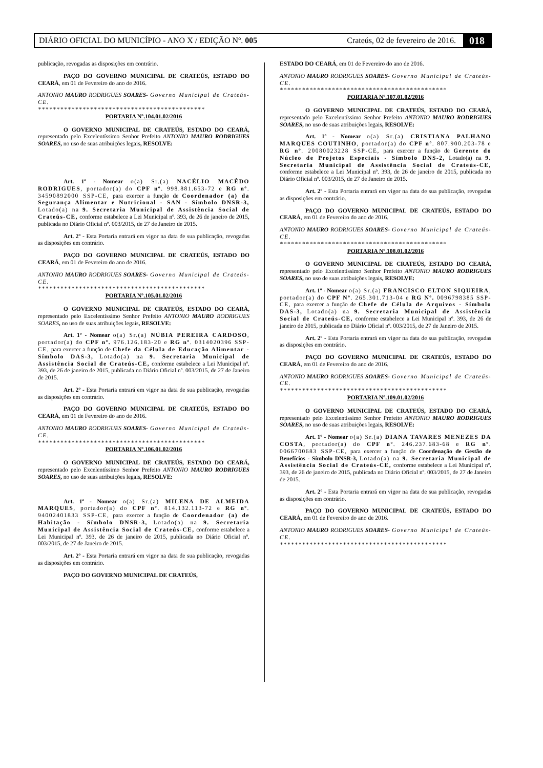DIÁRIO OFICIAL DO MUNICÍPIO - ANO X / EDIÇÃO Nº. 005 Crateús, 02 de fevereiro de 2016. 018
publicação, revogadas as disposições em contrário.
PAÇO DO GOVERNO MUNICIPAL DE CRATEÚS, ESTADO DO CEARÁ, em 01 de Fevereiro do ano de 2016.
ANTONIO MAURO RODRIGUES SOARES- Governo Municipal de Crateús-CE.
*********************************************
PORTARIA Nº.104.01.02/2016
O GOVERNO MUNICIPAL DE CRATEÚS, ESTADO DO CEARÁ, representado pelo Excelentíssimo Senhor Prefeito ANTONIO MAURO RODRIGUES SOARES, no uso de suas atribuições legais, RESOLVE:
Art. 1º - Nomear o(a) Sr.(a) NACÉLIO MACÊDO RODRIGUES, portador(a) do CPF nº. 998.881.653-72 e RG nº. 34590892000 SSP-CE, para exercer a função de Coordenador (a) da Segurança Alimentar e Nutricional - SAN - Símbolo DNSR-3, Lotado(a) na 9. Secretaria Municipal de Assistência Social de Crateús-CE, conforme estabelece a Lei Municipal nº. 393, de 26 de janeiro de 2015, publicada no Diário Oficial nº. 003/2015, de 27 de Janeiro de 2015.
Art. 2º - Esta Portaria entrará em vigor na data de sua publicação, revogadas as disposições em contrário.
PAÇO DO GOVERNO MUNICIPAL DE CRATEÚS, ESTADO DO CEARÁ, em 01 de Fevereiro do ano de 2016.
ANTONIO MAURO RODRIGUES SOARES- Governo Municipal de Crateús-CE.
*********************************************
PORTARIA Nº.105.01.02/2016
O GOVERNO MUNICIPAL DE CRATEÚS, ESTADO DO CEARÁ, representado pelo Excelentíssimo Senhor Prefeito ANTONIO MAURO RODRIGUES SOARES, no uso de suas atribuições legais, RESOLVE:
Art. 1º - Nomear o(a) Sr.(a) NÚBIA PEREIRA CARDOSO, portador(a) do CPF nº. 976.126.183-20 e RG nº. 0314020396 SSP-CE, para exercer a função de Chefe da Célula de Educação Alimentar - Símbolo DAS-3, Lotado(a) na 9. Secretaria Municipal de Assistência Social de Crateús-CE, conforme estabelece a Lei Municipal nº. 393, de 26 de janeiro de 2015, publicada no Diário Oficial nº. 003/2015, de 27 de Janeiro de 2015.
Art. 2º - Esta Portaria entrará em vigor na data de sua publicação, revogadas as disposições em contrário.
PAÇO DO GOVERNO MUNICIPAL DE CRATEÚS, ESTADO DO CEARÁ, em 01 de Fevereiro do ano de 2016.
ANTONIO MAURO RODRIGUES SOARES- Governo Municipal de Crateús-CE.
*********************************************
PORTARIA Nº.106.01.02/2016
O GOVERNO MUNICIPAL DE CRATEÚS, ESTADO DO CEARÁ, representado pelo Excelentíssimo Senhor Prefeito ANTONIO MAURO RODRIGUES SOARES, no uso de suas atribuições legais, RESOLVE:
Art. 1º - Nomear o(a) Sr.(a) MILENA DE ALMEIDA MARQUES, portador(a) do CPF nº. 814.132.113-72 e RG nº. 94002401833 SSP-CE, para exercer a função de Coordenador (a) de Habitação - Símbolo DNSR-3, Lotado(a) na 9. Secretaria Municipal de Assistência Social de Crateús-CE, conforme estabelece a Lei Municipal nº. 393, de 26 de janeiro de 2015, publicada no Diário Oficial nº. 003/2015, de 27 de Janeiro de 2015.
Art. 2º - Esta Portaria entrará em vigor na data de sua publicação, revogadas as disposições em contrário.
PAÇO DO GOVERNO MUNICIPAL DE CRATEÚS,
ESTADO DO CEARÁ, em 01 de Fevereiro do ano de 2016.
ANTONIO MAURO RODRIGUES SOARES- Governo Municipal de Crateús-CE.
*********************************************
PORTARIA Nº.107.01.02/2016
O GOVERNO MUNICIPAL DE CRATEÚS, ESTADO DO CEARÁ, representado pelo Excelentíssimo Senhor Prefeito ANTONIO MAURO RODRIGUES SOARES, no uso de suas atribuições legais, RESOLVE:
Art. 1º - Nomear o(a) Sr.(a) CRISTIANA PALHANO MARQUES COUTINHO, portador(a) do CPF nº. 807.900.203-78 e RG nº. 20080023228 SSP-CE, para exercer a função de Gerente do Núcleo de Projetos Especiais - Símbolo DNS-2, Lotado(a) na 9. Secretaria Municipal de Assistência Social de Crateús-CE, conforme estabelece a Lei Municipal nº. 393, de 26 de janeiro de 2015, publicada no Diário Oficial nº. 003/2015, de 27 de Janeiro de 2015.
Art. 2º - Esta Portaria entrará em vigor na data de sua publicação, revogadas as disposições em contrário.
PAÇO DO GOVERNO MUNICIPAL DE CRATEÚS, ESTADO DO CEARÁ, em 01 de Fevereiro do ano de 2016.
ANTONIO MAURO RODRIGUES SOARES- Governo Municipal de Crateús-CE.
*********************************************
PORTARIA Nº.108.01.02/2016
O GOVERNO MUNICIPAL DE CRATEÚS, ESTADO DO CEARÁ, representado pelo Excelentíssimo Senhor Prefeito ANTONIO MAURO RODRIGUES SOARES, no uso de suas atribuições legais, RESOLVE:
Art. 1º - Nomear o(a) Sr.(a) FRANCISCO ELTON SIQUEIRA, portador(a) do CPF Nº. 265.301.713-04 e RG Nº. 0096798385 SSP-CE, para exercer a função de Chefe de Célula de Arquivos - Símbolo DAS-3, Lotado(a) na 9. Secretaria Municipal de Assistência Social de Crateús-CE, conforme estabelece a Lei Municipal nº. 393, de 26 de janeiro de 2015, publicada no Diário Oficial nº. 003/2015, de 27 de Janeiro de 2015.
Art. 2º - Esta Portaria entrará em vigor na data de sua publicação, revogadas as disposições em contrário.
PAÇO DO GOVERNO MUNICIPAL DE CRATEÚS, ESTADO DO CEARÁ, em 01 de Fevereiro do ano de 2016.
ANTONIO MAURO RODRIGUES SOARES- Governo Municipal de Crateús-CE.
*********************************************
PORTARIA Nº.109.01.02/2016
O GOVERNO MUNICIPAL DE CRATEÚS, ESTADO DO CEARÁ, representado pelo Excelentíssimo Senhor Prefeito ANTONIO MAURO RODRIGUES SOARES, no uso de suas atribuições legais, RESOLVE:
Art. 1º - Nomear o(a) Sr.(a) DIANA TAVARES MENEZES DA COSTA, portador(a) do CPF nº. 246.237.683-68 e RG nº. 0066700683 SSP-CE, para exercer a função de Coordenação de Gestão de Benefícios - Símbolo DNSR-3, Lotado(a) na 9. Secretaria Municipal de Assistência Social de Crateús-CE, conforme estabelece a Lei Municipal nº. 393, de 26 de janeiro de 2015, publicada no Diário Oficial nº. 003/2015, de 27 de Janeiro de 2015.
Art. 2º - Esta Portaria entrará em vigor na data de sua publicação, revogadas as disposições em contrário.
PAÇO DO GOVERNO MUNICIPAL DE CRATEÚS, ESTADO DO CEARÁ, em 01 de Fevereiro do ano de 2016.
ANTONIO MAURO RODRIGUES SOARES- Governo Municipal de Crateús-CE.
*********************************************